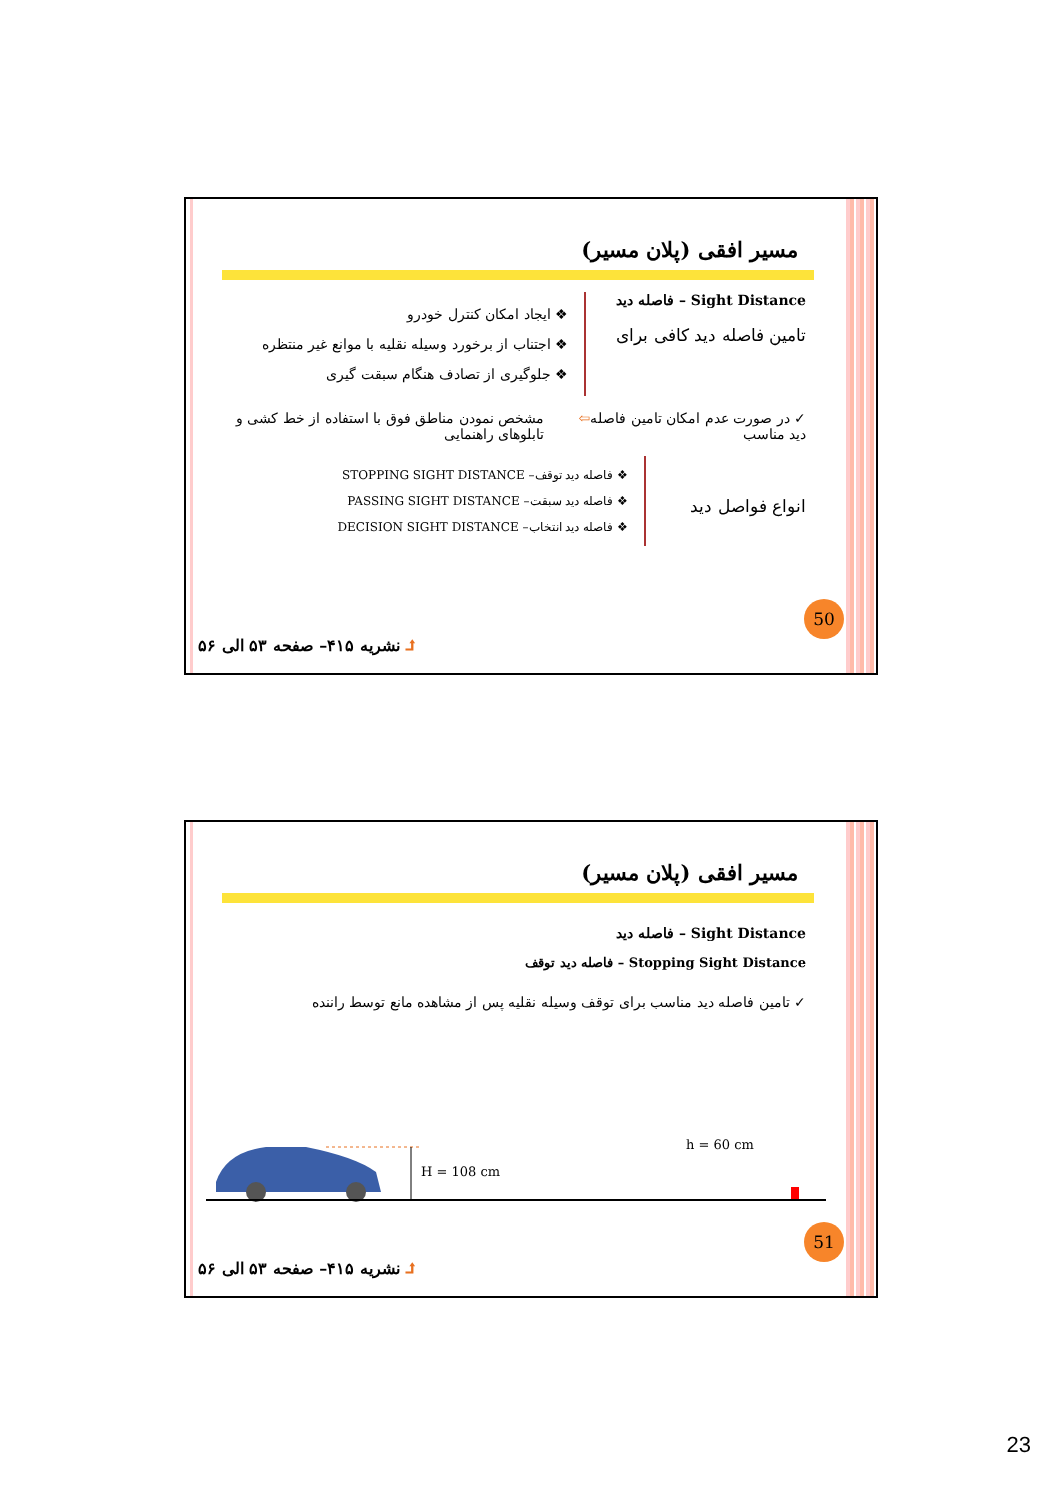مسیر افقی (پلان مسیر)
Sight Distance – فاصله دید
تامین فاصله دید کافی برای
❖ ایجاد امکان کنترل خودرو
❖ اجتناب از برخورد وسیله نقلیه با موانع غیر منتظره
❖ جلوگیری از تصادف هنگام سبقت گیری
✓ در صورت عدم امکان تامین فاصله دید مناسب
⇦ مشخص نمودن مناطق فوق با استفاده از خط کشی و تابلوهای راهنمایی
انواع فواصل دید
❖ فاصله دید توقف– STOPPING SIGHT DISTANCE
❖ فاصله دید سبقت– PASSING SIGHT DISTANCE
❖ فاصله دید انتخاب– DECISION SIGHT DISTANCE
50
⮥ نشریه ۴۱۵– صفحه ۵۳ الی ۵۶
مسیر افقی (پلان مسیر)
Sight Distance – فاصله دید
Stopping Sight Distance – فاصله دید توقف
✓ تامین فاصله دید مناسب برای توقف وسیله نقلیه پس از مشاهده مانع توسط راننده
H = 108 cm
h = 60 cm
51
⮥ نشریه ۴۱۵– صفحه ۵۳ الی ۵۶
23